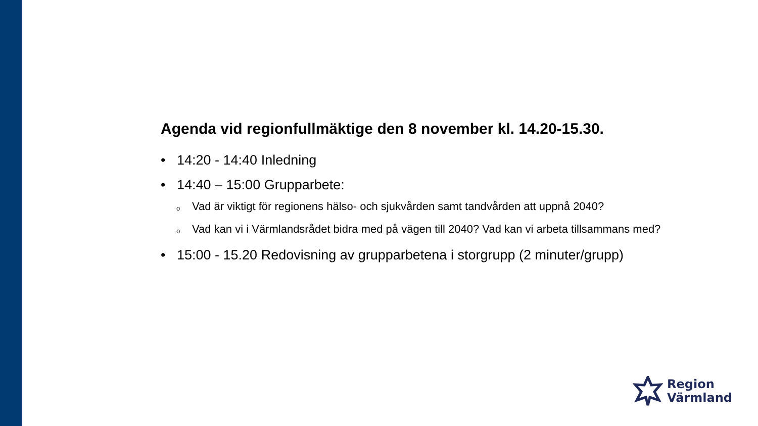Agenda vid regionfullmäktige den 8 november kl. 14.20-15.30.
• 14:20 - 14:40 Inledning
• 14:40 – 15:00 Grupparbete:
o Vad är viktigt för regionens hälso- och sjukvården samt tandvården att uppnå 2040?
o Vad kan vi i Värmlandsrådet bidra med på vägen till 2040? Vad kan vi arbeta tillsammans med?
• 15:00 - 15.20 Redovisning av grupparbetena i storgrupp (2 minuter/grupp)
Region
Värmland